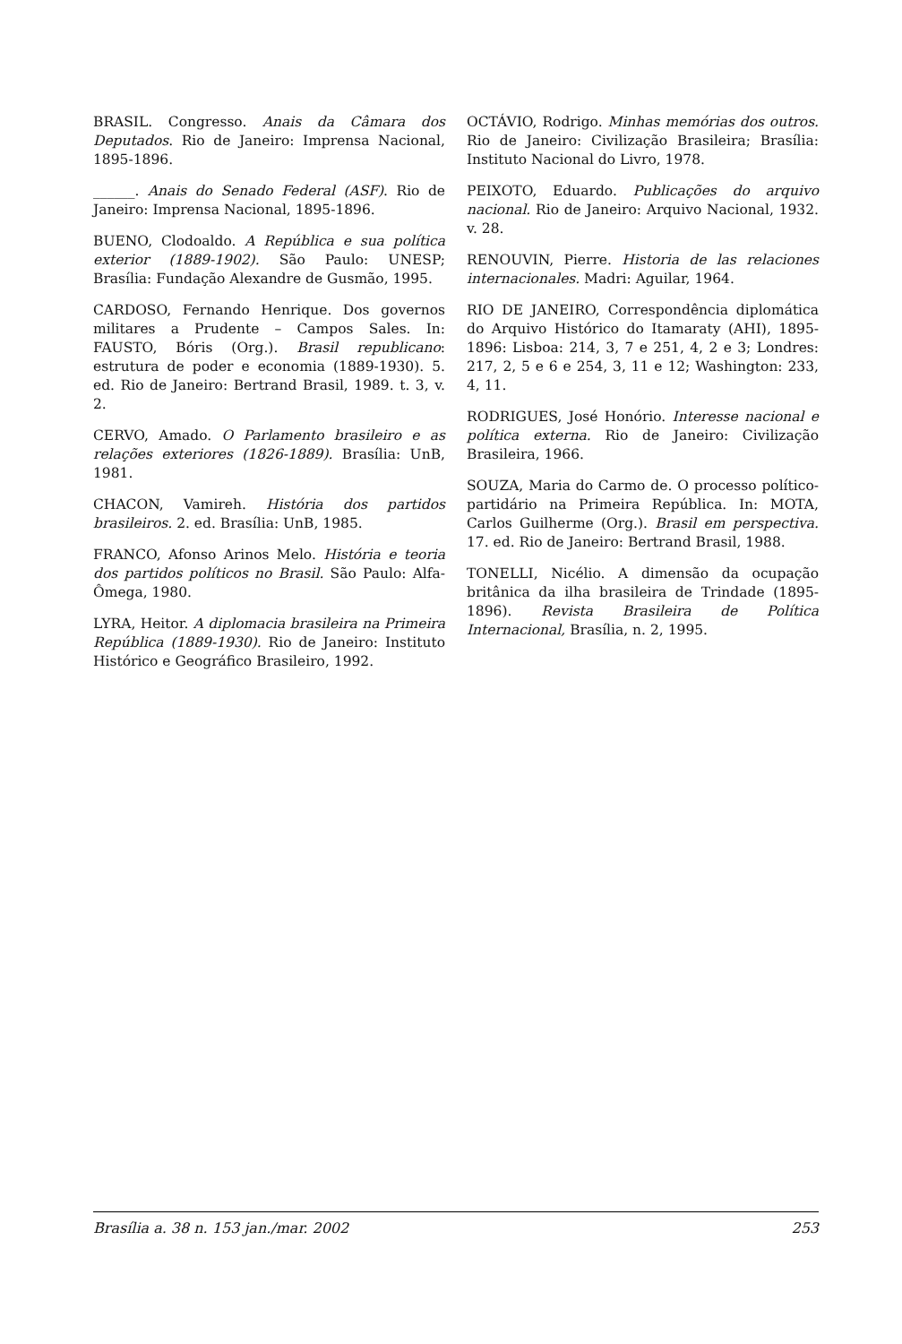BRASIL. Congresso. Anais da Câmara dos Deputados. Rio de Janeiro: Imprensa Nacional, 1895-1896.
______. Anais do Senado Federal (ASF). Rio de Janeiro: Imprensa Nacional, 1895-1896.
BUENO, Clodoaldo. A República e sua política exterior (1889-1902). São Paulo: UNESP; Brasília: Fundação Alexandre de Gusmão, 1995.
CARDOSO, Fernando Henrique. Dos governos militares a Prudente – Campos Sales. In: FAUSTO, Bóris (Org.). Brasil republicano: estrutura de poder e economia (1889-1930). 5. ed. Rio de Janeiro: Bertrand Brasil, 1989. t. 3, v. 2.
CERVO, Amado. O Parlamento brasileiro e as relações exteriores (1826-1889). Brasília: UnB, 1981.
CHACON, Vamireh. História dos partidos brasileiros. 2. ed. Brasília: UnB, 1985.
FRANCO, Afonso Arinos Melo. História e teoria dos partidos políticos no Brasil. São Paulo: Alfa-Ômega, 1980.
LYRA, Heitor. A diplomacia brasileira na Primeira República (1889-1930). Rio de Janeiro: Instituto Histórico e Geográfico Brasileiro, 1992.
OCTÁVIO, Rodrigo. Minhas memórias dos outros. Rio de Janeiro: Civilização Brasileira; Brasília: Instituto Nacional do Livro, 1978.
PEIXOTO, Eduardo. Publicações do arquivo nacional. Rio de Janeiro: Arquivo Nacional, 1932. v. 28.
RENOUVIN, Pierre. Historia de las relaciones internacionales. Madri: Aguilar, 1964.
RIO DE JANEIRO, Correspondência diplomática do Arquivo Histórico do Itamaraty (AHI), 1895-1896: Lisboa: 214, 3, 7 e 251, 4, 2 e 3; Londres: 217, 2, 5 e 6 e 254, 3, 11 e 12; Washington: 233, 4, 11.
RODRIGUES, José Honório. Interesse nacional e política externa. Rio de Janeiro: Civilização Brasileira, 1966.
SOUZA, Maria do Carmo de. O processo político-partidário na Primeira República. In: MOTA, Carlos Guilherme (Org.). Brasil em perspectiva. 17. ed. Rio de Janeiro: Bertrand Brasil, 1988.
TONELLI, Nicélio. A dimensão da ocupação britânica da ilha brasileira de Trindade (1895-1896). Revista Brasileira de Política Internacional, Brasília, n. 2, 1995.
Brasília a. 38 n. 153 jan./mar. 2002 253